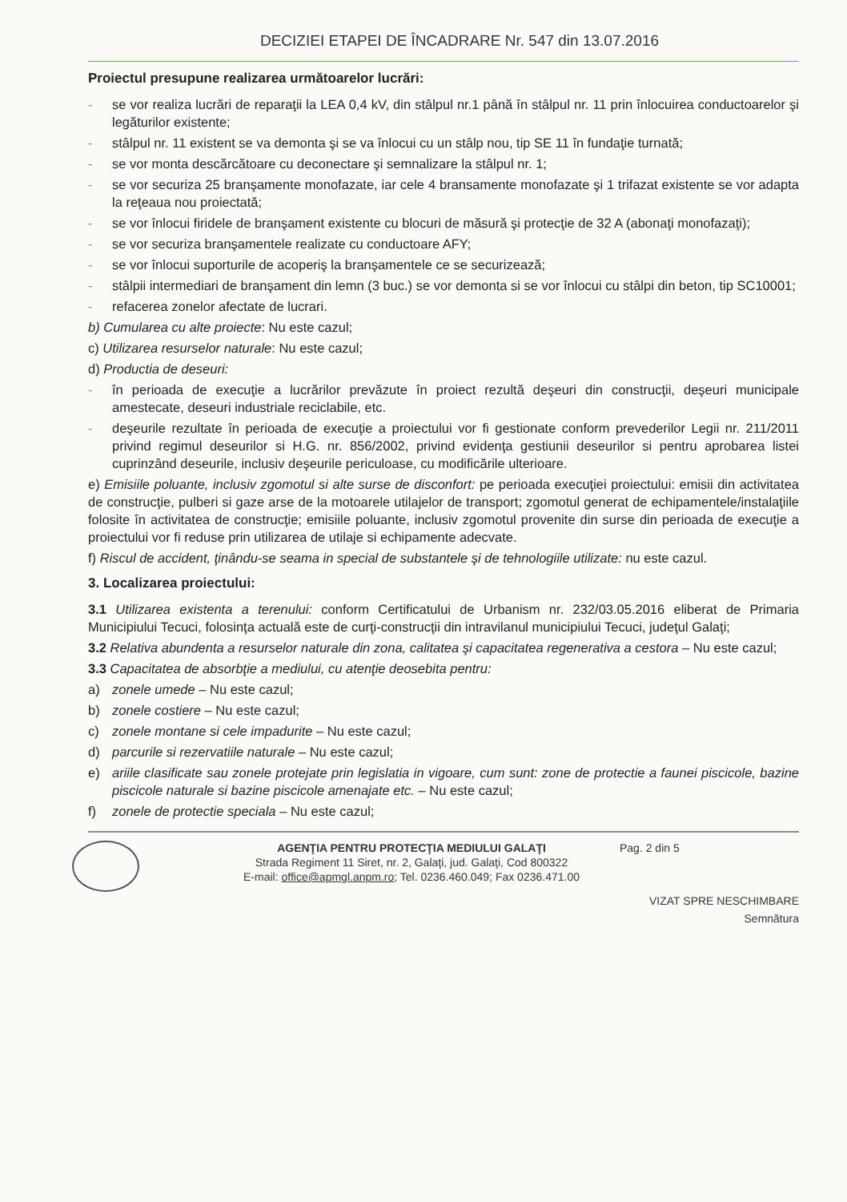DECIZIEI ETAPEI DE ÎNCADRARE Nr. 547 din 13.07.2016
Proiectul presupune realizarea următoarelor lucrări:
- se vor realiza lucrări de reparaţii la LEA 0,4 kV, din stâlpul nr.1 până în stâlpul nr. 11 prin înlocuirea conductoarelor şi legăturilor existente;
- stâlpul nr. 11 existent se va demonta şi se va înlocui cu un stâlp nou, tip SE 11 în fundaţie turnată;
- se vor monta descărcătoare cu deconectare şi semnalizare la stâlpul nr. 1;
- se vor securiza 25 branşamente monofazate, iar cele 4 bransamente monofazate şi 1 trifazat existente se vor adapta la reţeaua nou proiectată;
- se vor înlocui firidele de branşament existente cu blocuri de măsură şi protecţie de 32 A (abonaţi monofazaţi);
- se vor securiza branşamentele realizate cu conductoare AFY;
- se vor înlocui suporturile de acoperiş la branşamentele ce se securizează;
- stâlpii intermediari de branşament din lemn (3 buc.) se vor demonta si se vor înlocui cu stâlpi din beton, tip SC10001;
- refacerea zonelor afectate de lucrari.
b) Cumularea cu alte proiecte: Nu este cazul;
c) Utilizarea resurselor naturale: Nu este cazul;
d) Productia de deseuri:
- în perioada de execuţie a lucrărilor prevăzute în proiect rezultă deşeuri din construcţii, deşeuri municipale amestecate, deseuri industriale reciclabile, etc.
- deşeurile rezultate în perioada de execuţie a proiectului vor fi gestionate conform prevederilor Legii nr. 211/2011 privind regimul deseurilor si H.G. nr. 856/2002, privind evidenţa gestiunii deseurilor si pentru aprobarea listei cuprinzând deseurile, inclusiv deşeurile periculoase, cu modificările ulterioare.
e) Emisiile poluante, inclusiv zgomotul si alte surse de disconfort: pe perioada execuţiei proiectului: emisii din activitatea de construcţie, pulberi si gaze arse de la motoarele utilajelor de transport; zgomotul generat de echipamentele/instalaţiile folosite în activitatea de construcţie; emisiile poluante, inclusiv zgomotul provenite din surse din perioada de execuţie a proiectului vor fi reduse prin utilizarea de utilaje si echipamente adecvate.
f) Riscul de accident, ţinându-se seama in special de substantele şi de tehnologiile utilizate: nu este cazul.
3. Localizarea proiectului:
3.1 Utilizarea existenta a terenului: conform Certificatului de Urbanism nr. 232/03.05.2016 eliberat de Primaria Municipiului Tecuci, folosinţa actuală este de curţi-construcţii din intravilanul municipiului Tecuci, judeţul Galaţi;
3.2 Relativa abundenta a resurselor naturale din zona, calitatea şi capacitatea regenerativa a cestora – Nu este cazul;
3.3 Capacitatea de absorbţie a mediului, cu atenţie deosebita pentru:
a) zonele umede – Nu este cazul;
b) zonele costiere – Nu este cazul;
c) zonele montane si cele impadurite – Nu este cazul;
d) parcurile si rezervatiile naturale – Nu este cazul;
e) ariile clasificate sau zonele protejate prin legislatia in vigoare, cum sunt: zone de protectie a faunei piscicole, bazine piscicole naturale si bazine piscicole amenajate etc. – Nu este cazul;
f) zonele de protectie speciala – Nu este cazul;
AGENŢIA PENTRU PROTECŢIA MEDIULUI GALAŢI
Strada Regiment 11 Siret, nr. 2, Galaţi, jud. Galaţi, Cod 800322
E-mail: office@apmgl.anpm.ro; Tel. 0236.460.049; Fax 0236.471.00
Pag. 2 din 5
VIZAT SPRE NESCHIMBARE
Semnătura